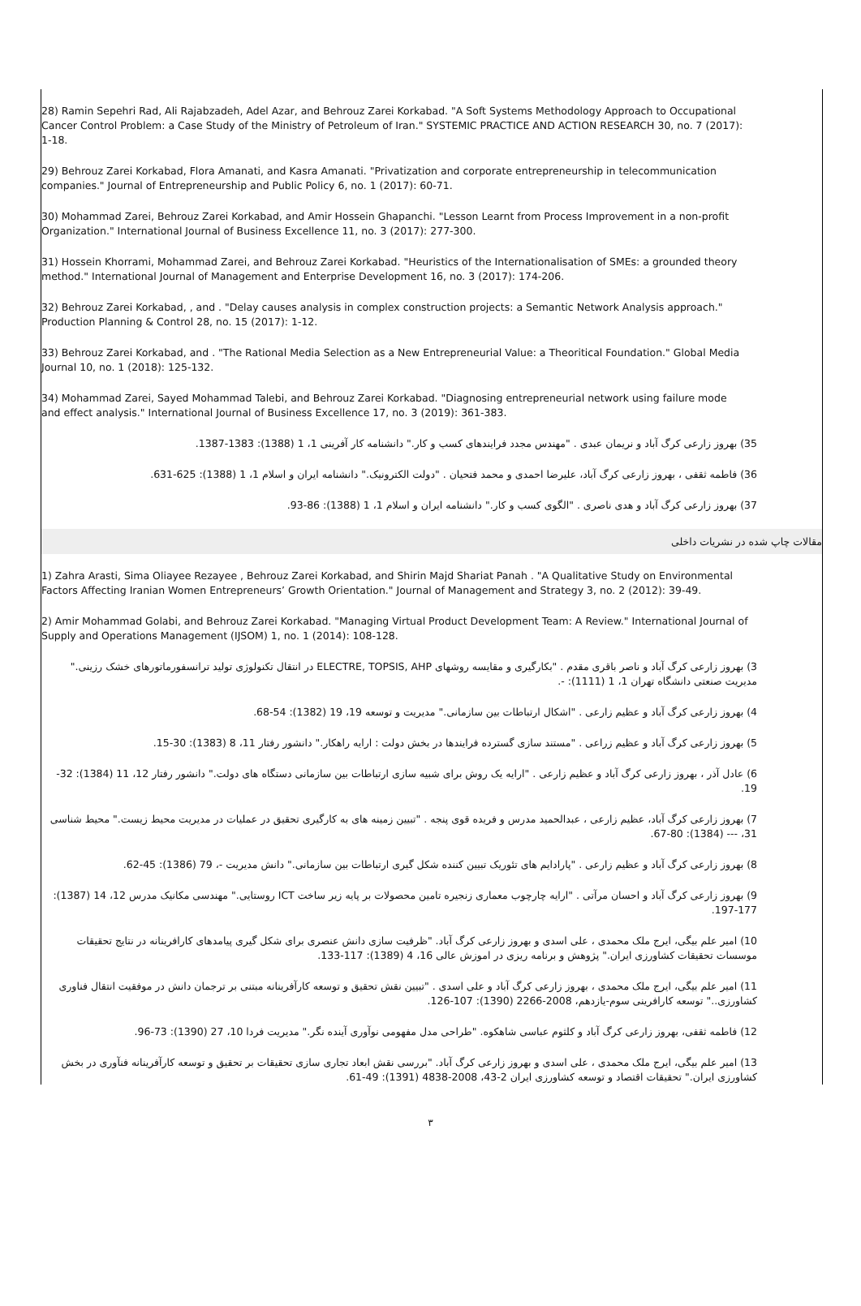28) Ramin Sepehri Rad, Ali Rajabzadeh, Adel Azar, and Behrouz Zarei Korkabad. "A Soft Systems Methodology Approach to Occupational Cancer Control Problem: a Case Study of the Ministry of Petroleum of Iran." SYSTEMIC PRACTICE AND ACTION RESEARCH 30, no. 7 (2017): 1-18.
29) Behrouz Zarei Korkabad, Flora Amanati, and Kasra Amanati. "Privatization and corporate entrepreneurship in telecommunication companies." Journal of Entrepreneurship and Public Policy 6, no. 1 (2017): 60-71.
30) Mohammad Zarei, Behrouz Zarei Korkabad, and Amir Hossein Ghapanchi. "Lesson Learnt from Process Improvement in a non-profit Organization." International Journal of Business Excellence 11, no. 3 (2017): 277-300.
31) Hossein Khorrami, Mohammad Zarei, and Behrouz Zarei Korkabad. "Heuristics of the Internationalisation of SMEs: a grounded theory method." International Journal of Management and Enterprise Development 16, no. 3 (2017): 174-206.
32) Behrouz Zarei Korkabad, , and . "Delay causes analysis in complex construction projects: a Semantic Network Analysis approach." Production Planning & Control 28, no. 15 (2017): 1-12.
33) Behrouz Zarei Korkabad, and . "The Rational Media Selection as a New Entrepreneurial Value: a Theoritical Foundation." Global Media Journal 10, no. 1 (2018): 125-132.
34) Mohammad Zarei, Sayed Mohammad Talebi, and Behrouz Zarei Korkabad. "Diagnosing entrepreneurial network using failure mode and effect analysis." International Journal of Business Excellence 17, no. 3 (2019): 361-383.
35) بهروز زارعی کرگ آباد و نریمان عبدی . "مهندس مجدد فرایندهای کسب و کار." دانشنامه کار آفرینی 1، 1 (1388): 1383-1387.
36) فاطمه ثقفی ، بهروز زارعی کرگ آباد، علیرضا احمدی و محمد فتحیان . "دولت الکترونیک." دانشنامه ایران و اسلام 1، 1 (1388): 625-631.
37) بهروز زارعی کرگ آباد و هدی ناصری . "الگوی کسب و کار." دانشنامه ایران و اسلام 1، 1 (1388): 86-93.
مقالات چاپ شده در نشریات داخلی
1) Zahra Arasti, Sima Oliayee Rezayee , Behrouz Zarei Korkabad, and Shirin Majd Shariat Panah . "A Qualitative Study on Environmental Factors Affecting Iranian Women Entrepreneurs’ Growth Orientation." Journal of Management and Strategy 3, no. 2 (2012): 39-49.
2) Amir Mohammad Golabi, and Behrouz Zarei Korkabad. "Managing Virtual Product Development Team: A Review." International Journal of Supply and Operations Management (IJSOM) 1, no. 1 (2014): 108-128.
3) بهروز زارعی کرگ آباد و ناصر باقری مقدم . "بکارگیری و مقایسه روشهای ELECTRE, TOPSIS, AHP در انتقال تکنولوژی تولید ترانسفورماتورهای خشک رزینی." مدیریت صنعتی دانشگاه تهران 1، 1 (1111): -.
4) بهروز زارعی کرگ آباد و عظیم زارعی . "اشکال ارتباطات بین سازمانی." مدیریت و توسعه 19، 19 (1382): 54-68.
5) بهروز زارعی کرگ آباد و عظیم زراعی . "مستند سازی گسترده فرایندها در بخش دولت : ارایه راهکار." دانشور رفتار 11، 8 (1383): 30-15.
6) عادل آذر ، بهروز زارعی کرگ آباد و عظیم زارعی . "ارایه یک روش برای شبیه سازی ارتباطات بین سازمانی دستگاه های دولت." دانشور رفتار 12، 11 (1384): 32-19.
7) بهروز زارعی کرگ آباد، عظیم زارعی ، عبدالحمید مدرس و فریده قوی پنجه . "تبیین زمینه های به کارگیری تحقیق در عملیات در مدیریت محیط زیست." محیط شناسی 31، --- (1384): 80-67.
8) بهروز زارعی کرگ آباد و عظیم زارعی . "پارادایم های تئوریک تبیین کننده شکل گیری ارتباطات بین سازمانی." دانش مدیریت -، 79 (1386): 45-62.
9) بهروز زارعی کرگ آباد و احسان مرآتی . "ارایه چارچوب معماری زنجیره تامین محصولات بر پایه زیر ساخت ICT روستایی." مهندسی مکانیک مدرس 12، 14 (1387): 177-197.
10) امیر علم بیگی، ایرج ملک محمدی ، علی اسدی و بهروز زارعی کرگ آباد. "ظرفیت سازی دانش عنصری برای شکل گیری پیامدهای کارافرینانه در نتایج تحقیقات موسسات تحقیقات کشاورزی ایران." پژوهش و برنامه ریزی در اموزش عالی 16، 4 (1389): 117-133.
11) امیر علم بیگی، ایرج ملک محمدی ، بهروز زارعی کرگ آباد و علی اسدی . "تبیین نقش تحقیق و توسعه کارآفرینانه مبتنی بر ترجمان دانش در موفقیت انتقال فناوری کشاورزی.." توسعه کارافرینی سوم-یازدهم، 2008-2266 (1390): 107-126.
12) فاطمه ثقفی، بهروز زارعی کرگ آباد و کلثوم عباسی شاهکوه. "طراحی مدل مفهومی نوآوری آینده نگر." مدیریت فردا 10، 27 (1390): 73-96.
13) امیر علم بیگی، ایرج ملک محمدی ، علی اسدی و بهروز زارعی کرگ آباد. "بررسی نقش ابعاد تجاری سازی تحقیقات بر تحقیق و توسعه کارآفرینانه فنآوری در بخش کشاورزی ایران." تحقیقات اقتصاد و توسعه کشاورزی ایران 2-43، 2008-4838 (1391): 49-61.
۳